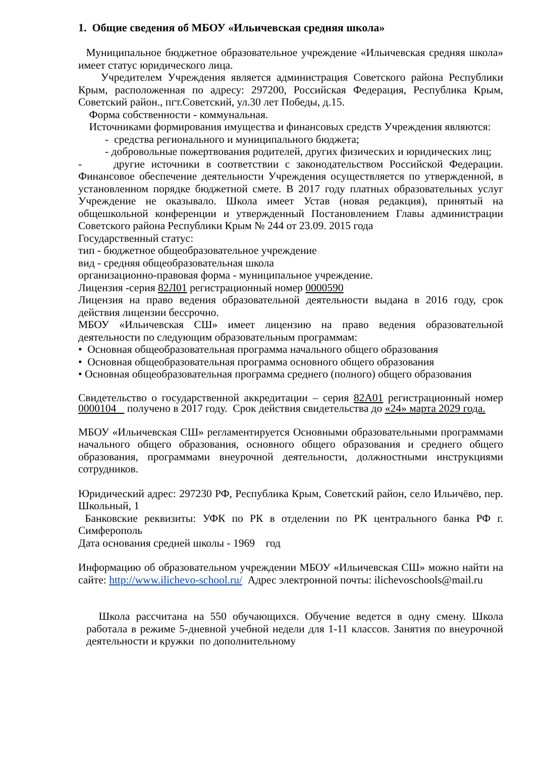1. Общие сведения об МБОУ «Ильичевская средняя школа»
Муниципальное бюджетное образовательное учреждение «Ильичевская средняя школа» имеет статус юридического лица.
Учредителем Учреждения является администрация Советского района Республики Крым, расположенная по адресу: 297200, Российская Федерация, Республика Крым, Советский район., пгт.Советский, ул.30 лет Победы, д.15.
Форма собственности - коммунальная.
Источниками формирования имущества и финансовых средств Учреждения являются:
- средства регионального и муниципального бюджета;
- добровольные пожертвования родителей, других физических и юридических лиц;
- другие источники в соответствии с законодательством Российской Федерации. Финансовое обеспечение деятельности Учреждения осуществляется по утвержденной, в установленном порядке бюджетной смете. В 2017 году платных образовательных услуг Учреждение не оказывало. Школа имеет Устав (новая редакция), принятый на общешкольной конференции и утвержденный Постановлением Главы администрации Советского района Республики Крым № 244 от 23.09. 2015 года
Государственный статус:
тип - бюджетное общеобразовательное учреждение
вид - средняя общеобразовательная школа
организационно-правовая форма - муниципальное учреждение.
Лицензия -серия 82Л01 регистрационный номер 0000590
Лицензия на право ведения образовательной деятельности выдана в 2016 году, срок действия лицензии бессрочно.
МБОУ «Ильичевская СШ» имеет лицензию на право ведения образовательной деятельности по следующим образовательным программам:
• Основная общеобразовательная программа начального общего образования
• Основная общеобразовательная программа основного общего образования
• Основная общеобразовательная программа среднего (полного) общего образования
Свидетельство о государственной аккредитации – серия 82А01 регистрационный номер 0000104 получено в 2017 году. Срок действия свидетельства до «24» марта 2029 года.
МБОУ «Ильичевская СШ» регламентируется Основными образовательными программами начального общего образования, основного общего образования и среднего общего образования, программами внеурочной деятельности, должностными инструкциями сотрудников.
Юридический адрес: 297230 РФ, Республика Крым, Советский район, село Ильичёво, пер. Школьный, 1
Банковские реквизиты: УФК по РК в отделении по РК центрального банка РФ г. Симферополь
Дата основания средней школы - 1969 год
Информацию об образовательном учреждении МБОУ «Ильичевская СШ» можно найти на сайте: http://www.ilichevo-school.ru/ Адрес электронной почты: ilichevoschools@mail.ru
Школа рассчитана на 550 обучающихся. Обучение ведется в одну смену. Школа работала в режиме 5-дневной учебной недели для 1-11 классов. Занятия по внеурочной деятельности и кружки по дополнительному